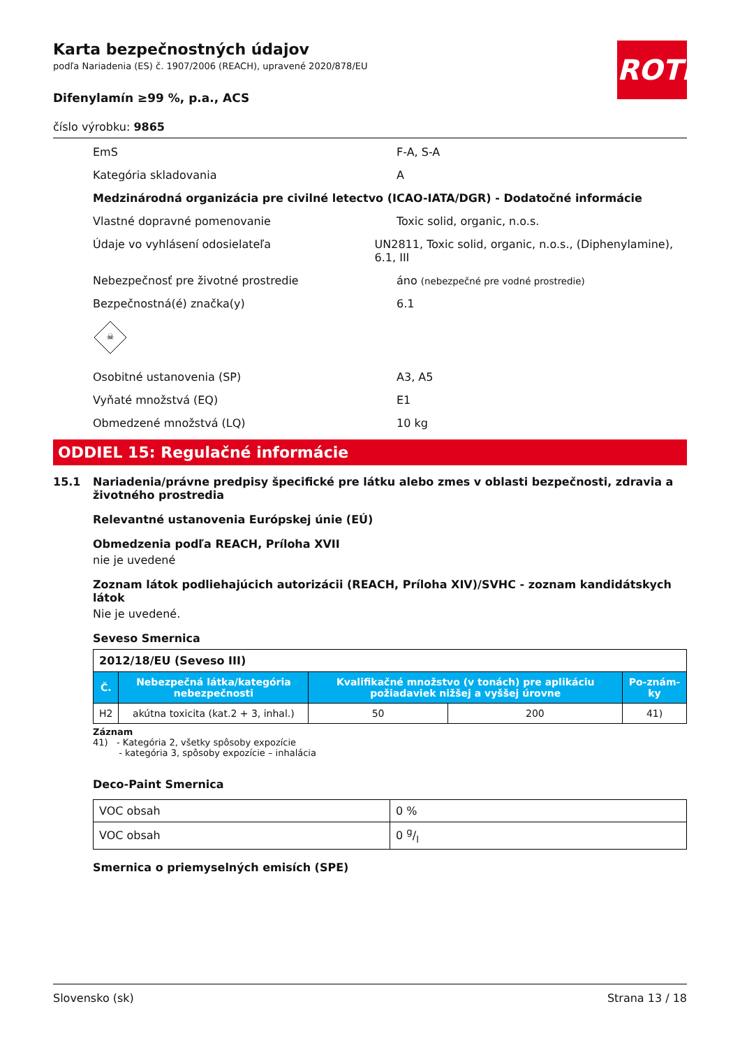Karta bezpečnostných údajov
podľa Nariadenia (ES) č. 1907/2006 (REACH), upravené 2020/878/EU
ROTH
Difenylamín ≥99 %, p.a., ACS
číslo výrobku: 9865
EmS F-A, S-A
Kategória skladovania A
Medzinárodná organizácia pre civilné letectvo (ICAO-IATA/DGR) - Dodatočné informácie
Vlastné dopravné pomenovanie Toxic solid, organic, n.o.s.
Údaje vo vyhlásení odosielateľa UN2811, Toxic solid, organic, n.o.s., (Diphenylamine), 6.1, III
Nebezpečnosť pre životné prostredie áno (nebezpečné pre vodné prostredie)
Bezpečnostná(é) značka(y) 6.1
☠
Osobitné ustanovenia (SP) A3, A5
Vyňaté množstvá (EQ) E1
Obmedzené množstvá (LQ) 10 kg
ODDIEL 15: Regulačné informácie
15.1 Nariadenia/právne predpisy špecifické pre látku alebo zmes v oblasti bezpečnosti, zdravia a životného prostredia
Relevantné ustanovenia Európskej únie (EÚ)
Obmedzenia podľa REACH, Príloha XVII
nie je uvedené
Zoznam látok podliehajúcich autorizácii (REACH, Príloha XIV)/SVHC - zoznam kandidátskych látok
Nie je uvedené.
Seveso Smernica
| 2012/18/EU (Seveso III) | | | | |
| Č. | Nebezpečná látka/kategória nebezpečnosti | Kvalifikačné množstvo (v tonách) pre aplikáciu požiadaviek nižšej a vyššej úrovne | | Po-znám-ky |
| H2 | akútna toxicita (kat.2 + 3, inhal.) | 50 | 200 | 41) |
Záznam
41) - Kategória 2, všetky spôsoby expozície
- kategória 3, spôsoby expozície – inhalácia
Deco-Paint Smernica
| VOC obsah | 0 % |
| VOC obsah | 0 g/l |
Smernica o priemyselných emisích (SPE)
Slovensko (sk) Strana 13 / 18